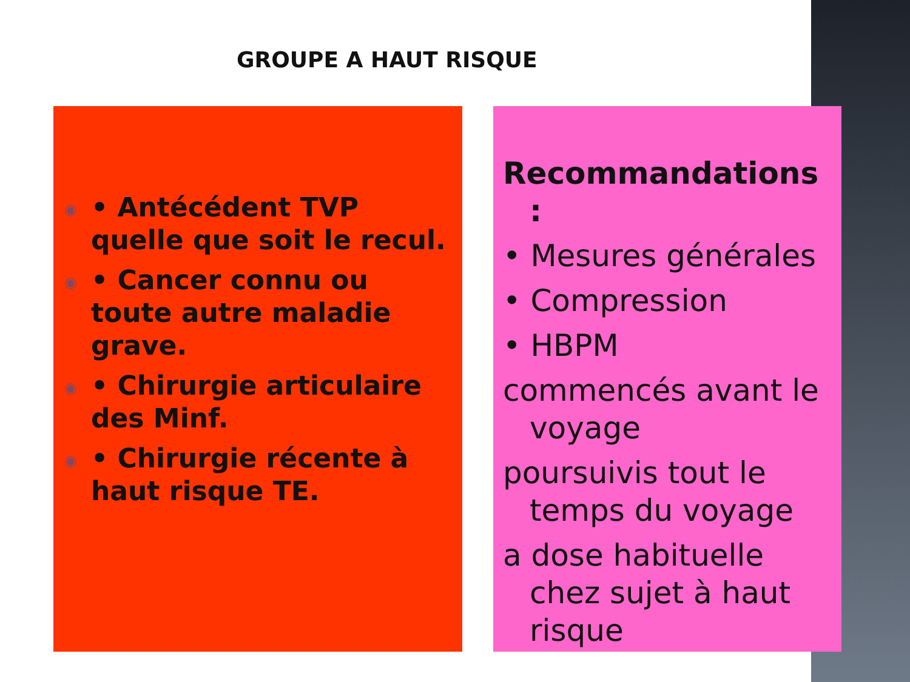GROUPE A HAUT RISQUE
◉ • Antécédent TVP quelle que soit le recul.
◉ • Cancer connu ou toute autre maladie grave.
◉ • Chirurgie articulaire des Minf.
◉ • Chirurgie récente à haut risque TE.
Recommandations :
• Mesures générales
• Compression
• HBPM
commencés avant le voyage
poursuivis tout le temps du voyage
a dose habituelle chez sujet à haut risque